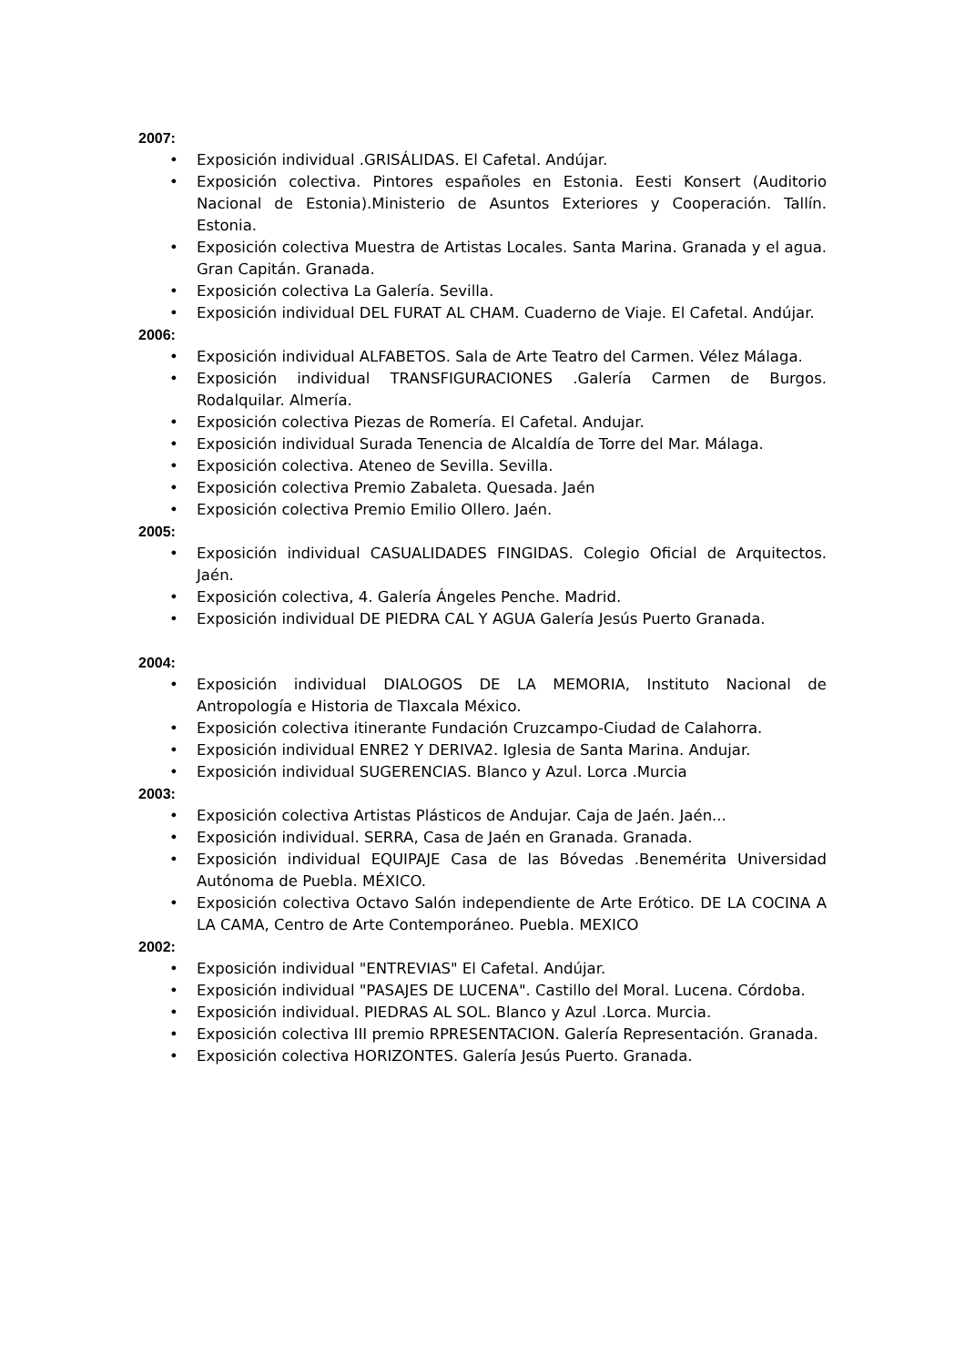2007:
• Exposición individual .GRISÁLIDAS. El Cafetal. Andújar.
• Exposición colectiva. Pintores españoles en Estonia. Eesti Konsert (Auditorio Nacional de Estonia).Ministerio de Asuntos Exteriores y Cooperación. Tallín. Estonia.
• Exposición colectiva Muestra de Artistas Locales. Santa Marina. Granada y el agua. Gran Capitán. Granada.
• Exposición colectiva La Galería. Sevilla.
• Exposición individual DEL FURAT AL CHAM. Cuaderno de Viaje. El Cafetal. Andújar.
2006:
• Exposición individual ALFABETOS. Sala de Arte Teatro del Carmen. Vélez Málaga.
• Exposición individual TRANSFIGURACIONES .Galería Carmen de Burgos. Rodalquilar. Almería.
• Exposición colectiva Piezas de Romería. El Cafetal. Andujar.
• Exposición individual Surada Tenencia de Alcaldía de Torre del Mar. Málaga.
• Exposición colectiva. Ateneo de Sevilla. Sevilla.
• Exposición colectiva Premio Zabaleta. Quesada. Jaén
• Exposición colectiva Premio Emilio Ollero. Jaén.
2005:
• Exposición individual CASUALIDADES FINGIDAS. Colegio Oficial de Arquitectos. Jaén.
• Exposición colectiva, 4. Galería Ángeles Penche. Madrid.
• Exposición individual DE PIEDRA CAL Y AGUA Galería Jesús Puerto Granada.
2004:
• Exposición individual DIALOGOS DE LA MEMORIA, Instituto Nacional de Antropología e Historia de Tlaxcala México.
• Exposición colectiva itinerante Fundación Cruzcampo-Ciudad de Calahorra.
• Exposición individual ENRE2 Y DERIVA2. Iglesia de Santa Marina. Andujar.
• Exposición individual SUGERENCIAS. Blanco y Azul. Lorca .Murcia
2003:
• Exposición colectiva Artistas Plásticos de Andujar. Caja de Jaén. Jaén...
• Exposición individual. SERRA, Casa de Jaén en Granada. Granada.
• Exposición individual EQUIPAJE Casa de las Bóvedas .Benemérita Universidad Autónoma de Puebla. MÉXICO.
• Exposición colectiva Octavo Salón independiente de Arte Erótico. DE LA COCINA A LA CAMA, Centro de Arte Contemporáneo. Puebla. MEXICO
2002:
• Exposición individual "ENTREVIAS" El Cafetal. Andújar.
• Exposición individual "PASAJES DE LUCENA". Castillo del Moral. Lucena. Córdoba.
• Exposición individual. PIEDRAS AL SOL. Blanco y Azul .Lorca. Murcia.
• Exposición colectiva III premio RPRESENTACION. Galería Representación. Granada.
• Exposición colectiva HORIZONTES. Galería Jesús Puerto. Granada.